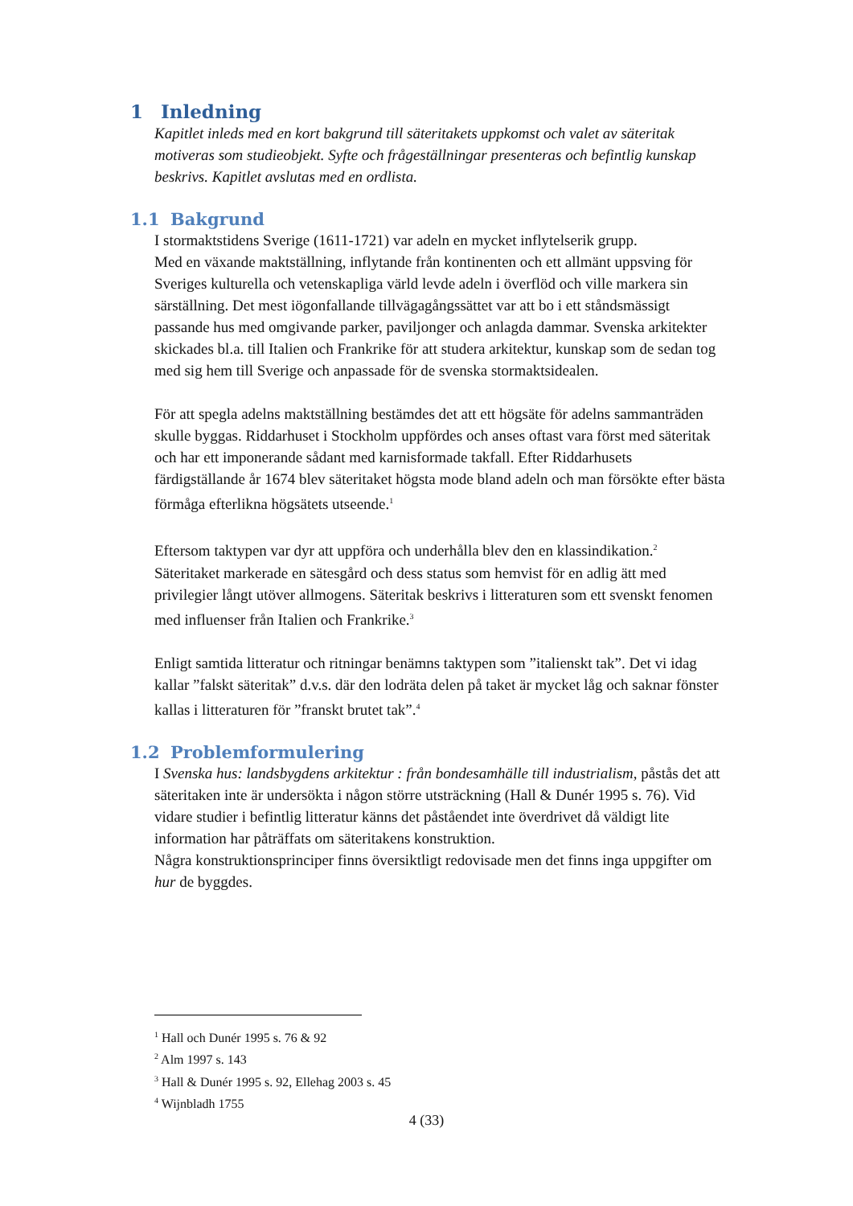1 Inledning
Kapitlet inleds med en kort bakgrund till säteritakets uppkomst och valet av säteritak motiveras som studieobjekt. Syfte och frågeställningar presenteras och befintlig kunskap beskrivs. Kapitlet avslutas med en ordlista.
1.1 Bakgrund
I stormaktstidens Sverige (1611-1721) var adeln en mycket inflytelserik grupp.
Med en växande maktställning, inflytande från kontinenten och ett allmänt uppsving för Sveriges kulturella och vetenskapliga värld levde adeln i överflöd och ville markera sin särställning. Det mest iögonfallande tillvägagångssättet var att bo i ett ståndsmässigt passande hus med omgivande parker, paviljonger och anlagda dammar. Svenska arkitekter skickades bl.a. till Italien och Frankrike för att studera arkitektur, kunskap som de sedan tog med sig hem till Sverige och anpassade för de svenska stormaktsidealen.
För att spegla adelns maktställning bestämdes det att ett högsäte för adelns sammanträden skulle byggas. Riddarhuset i Stockholm uppfördes och anses oftast vara först med säteritak och har ett imponerande sådant med karnisformade takfall. Efter Riddarhusets färdigställande år 1674 blev säteritaket högsta mode bland adeln och man försökte efter bästa förmåga efterlikna högsätets utseende.<sup>1</sup>
Eftersom taktypen var dyr att uppföra och underhålla blev den en klassindikation.<sup>2</sup> Säteritaket markerade en sätesgård och dess status som hemvist för en adlig ätt med privilegier långt utöver allmogens. Säteritak beskrivs i litteraturen som ett svenskt fenomen med influenser från Italien och Frankrike.<sup>3</sup>
Enligt samtida litteratur och ritningar benämns taktypen som ”italienskt tak”. Det vi idag kallar ”falskt säteritak” d.v.s. där den lodräta delen på taket är mycket låg och saknar fönster kallas i litteraturen för ”franskt brutet tak”.<sup>4</sup>
1.2 Problemformulering
I Svenska hus: landsbygdens arkitektur : från bondesamhälle till industrialism, påstås det att säteritaken inte är undersökta i någon större utsträckning (Hall & Dunér 1995 s. 76). Vid vidare studier i befintlig litteratur känns det påståendet inte överdrivet då väldigt lite information har påträffats om säteritakens konstruktion.
Några konstruktionsprinciper finns översiktligt redovisade men det finns inga uppgifter om hur de byggdes.
<sup>1</sup> Hall och Dunér 1995 s. 76 & 92
<sup>2</sup> Alm 1997 s. 143
<sup>3</sup> Hall & Dunér 1995 s. 92, Ellehag 2003 s. 45
<sup>4</sup> Wijnbladh 1755
4 (33)